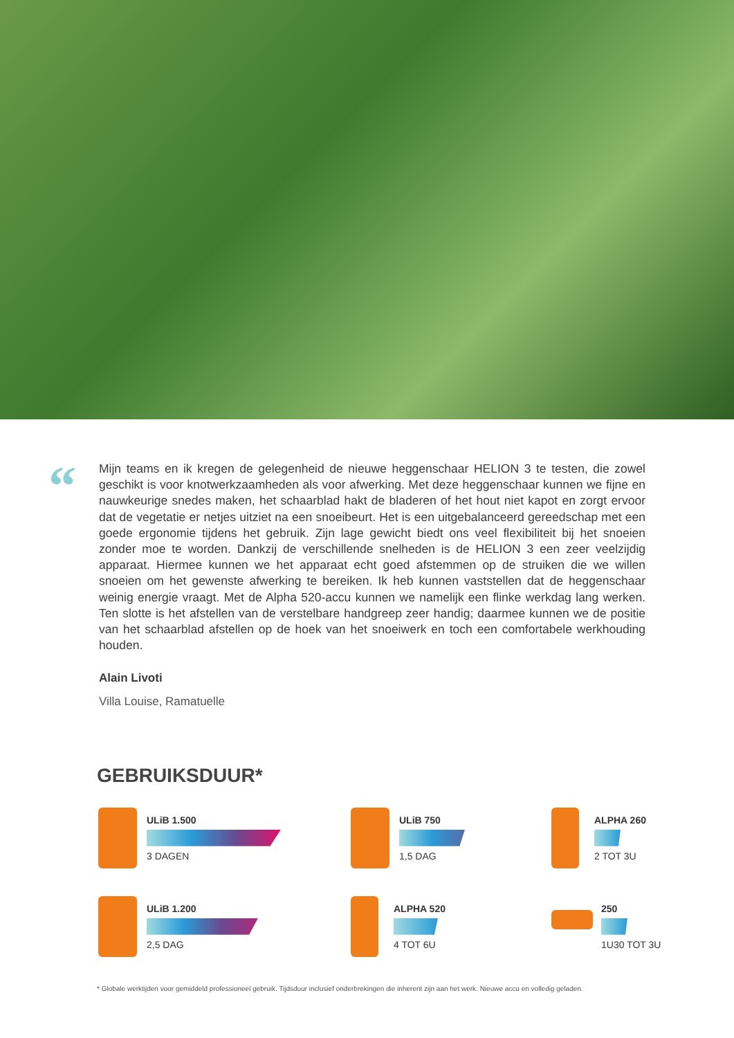“
Mijn teams en ik kregen de gelegenheid de nieuwe heggenschaar HELION 3 te testen, die zowel geschikt is voor knotwerkzaamheden als voor afwerking. Met deze heggenschaar kunnen we fijne en nauwkeurige snedes maken, het schaarblad hakt de bladeren of het hout niet kapot en zorgt ervoor dat de vegetatie er netjes uitziet na een snoeibeurt. Het is een uitgebalanceerd gereedschap met een goede ergonomie tijdens het gebruik. Zijn lage gewicht biedt ons veel flexibiliteit bij het snoeien zonder moe te worden. Dankzij de verschillende snelheden is de HELION 3 een zeer veelzijdig apparaat. Hiermee kunnen we het apparaat echt goed afstemmen op de struiken die we willen snoeien om het gewenste afwerking te bereiken. Ik heb kunnen vaststellen dat de heggenschaar weinig energie vraagt. Met de Alpha 520-accu kunnen we namelijk een flinke werkdag lang werken. Ten slotte is het afstellen van de verstelbare handgreep zeer handig; daarmee kunnen we de positie van het schaarblad afstellen op de hoek van het snoeiwerk en toch een comfortabele werkhouding houden.
Alain Livoti
Villa Louise, Ramatuelle
GEBRUIKSDUUR*
ULiB 1.500
3 DAGEN
ULiB 750
1,5 DAG
ALPHA 260
2 TOT 3U
ULiB 1.200
2,5 DAG
ALPHA 520
4 TOT 6U
250
1U30 TOT 3U
* Globale werktijden voor gemiddeld professioneel gebruik. Tijdsduur inclusief onderbrekingen die inherent zijn aan het werk. Nieuwe accu en volledig geladen.